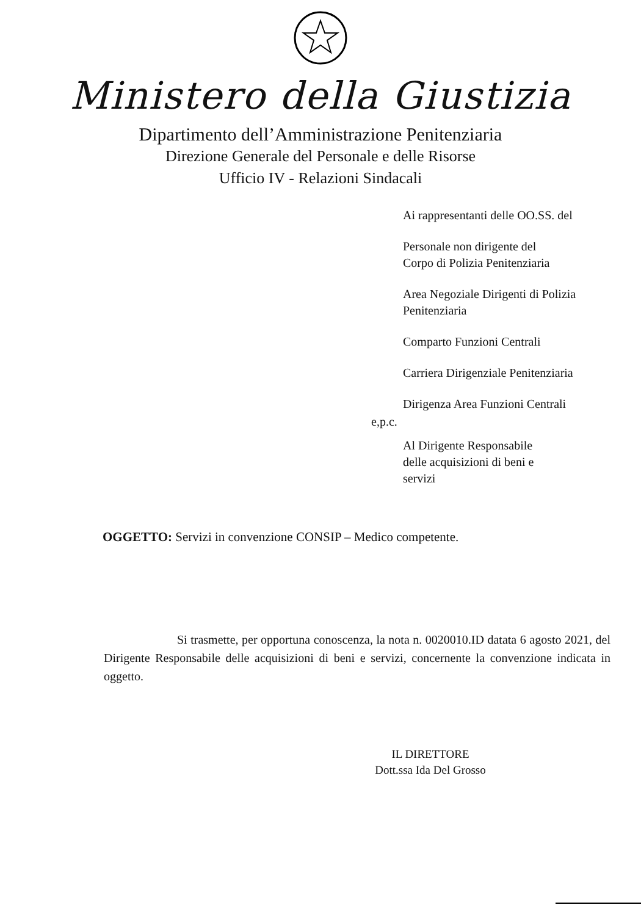Ministero della Giustizia
Dipartimento dell’Amministrazione Penitenziaria
Direzione Generale del Personale e delle Risorse
Ufficio IV - Relazioni Sindacali
Ai rappresentanti delle OO.SS. del
Personale non dirigente del
Corpo di Polizia Penitenziaria
Area Negoziale Dirigenti di Polizia
Penitenziaria
Comparto Funzioni Centrali
Carriera Dirigenziale Penitenziaria
Dirigenza Area Funzioni Centrali
e,p.c.
Al Dirigente Responsabile
delle acquisizioni di beni e
servizi
OGGETTO: Servizi in convenzione CONSIP – Medico competente.
Si trasmette, per opportuna conoscenza, la nota n. 0020010.ID datata 6 agosto 2021, del Dirigente Responsabile delle acquisizioni di beni e servizi, concernente la convenzione indicata in oggetto.
IL DIRETTORE
Dott.ssa Ida Del Grosso